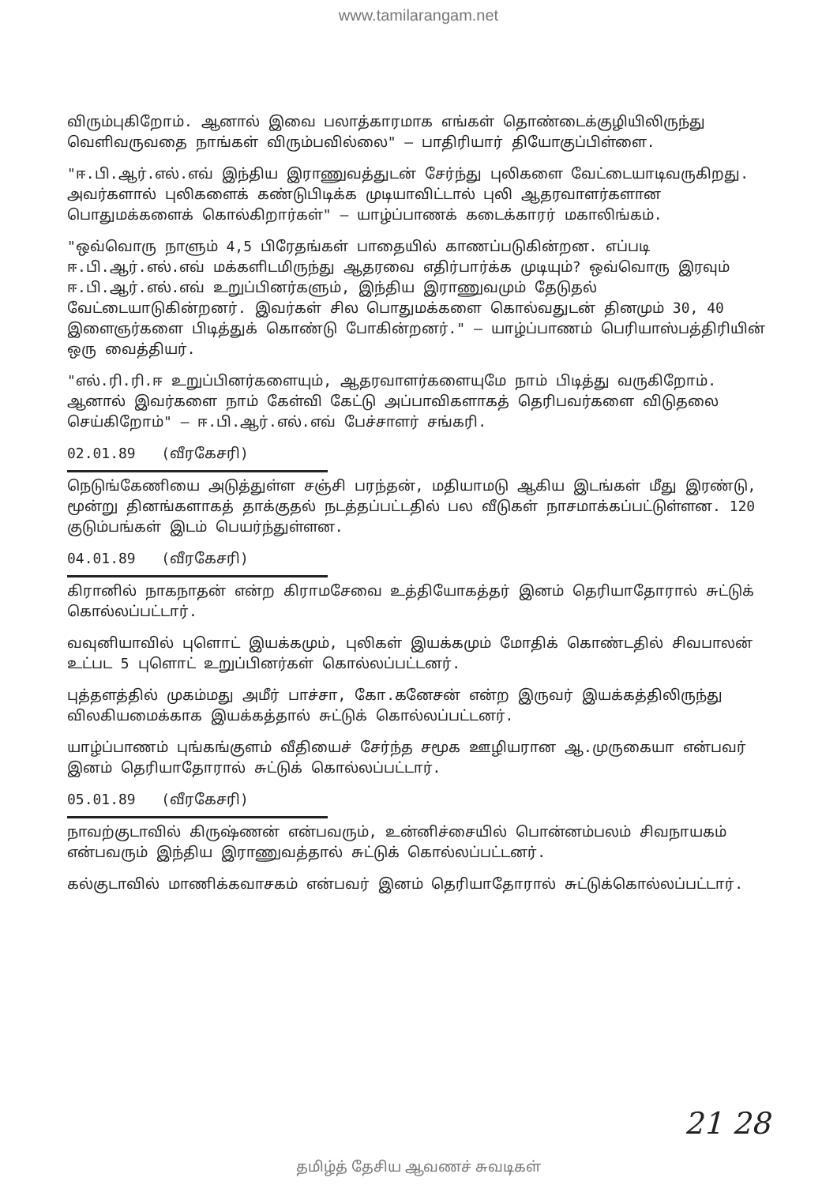www.tamilarangam.net
விரும்புகிறோம். ஆனால் இவை பலாத்காரமாக எங்கள் தொண்டைக்குழியிலிருந்து வெளிவருவதை நாங்கள் விரும்பவில்லை" — பாதிரியார் தியோகுப்பிள்ளை.
"ஈ.பி.ஆர்.எல்.எவ் இந்திய இராணுவத்துடன் சேர்ந்து புலிகளை வேட்டையாடிவருகிறது. அவர்களால் புலிகளைக் கண்டுபிடிக்க முடியாவிட்டால் புலி ஆதரவாளர்களான பொதுமக்களைக் கொல்கிறார்கள்" — யாழ்ப்பாணக் கடைக்காரர் மகாலிங்கம்.
"ஒவ்வொரு நாளும் 4,5 பிரேதங்கள் பாதையில் காணப்படுகின்றன. எப்படி ஈ.பி.ஆர்.எல்.எவ் மக்களிடமிருந்து ஆதரவை எதிர்பார்க்க முடியும்? ஒவ்வொரு இரவும் ஈ.பி.ஆர்.எல்.எவ் உறுப்பினர்களும், இந்திய இராணுவமும் தேடுதல் வேட்டையாடுகின்றனர். இவர்கள் சில பொதுமக்களை கொல்வதுடன் தினமும் 30, 40 இளைஞர்களை பிடித்துக் கொண்டு போகின்றனர்." — யாழ்ப்பாணம் பெரியாஸ்பத்திரியின் ஒரு வைத்தியர்.
"எல்.ரி.ரி.ஈ உறுப்பினர்களையும், ஆதரவாளர்களையுமே நாம் பிடித்து வருகிறோம். ஆனால் இவர்களை நாம் கேள்வி கேட்டு அப்பாவிகளாகத் தெரிபவர்களை விடுதலை செய்கிறோம்" — ஈ.பி.ஆர்.எல்.எவ் பேச்சாளர் சங்கரி.
02.01.89 (வீரகேசரி)
நெடுங்கேணியை அடுத்துள்ள சஞ்சி பரந்தன், மதியாமடு ஆகிய இடங்கள் மீது இரண்டு, மூன்று தினங்களாகத் தாக்குதல் நடத்தப்பட்டதில் பல வீடுகள் நாசமாக்கப்பட்டுள்ளன. 120 குடும்பங்கள் இடம் பெயர்ந்துள்ளன.
04.01.89 (வீரகேசரி)
கிரானில் நாகநாதன் என்ற கிராமசேவை உத்தியோகத்தர் இனம் தெரியாதோரால் சுட்டுக் கொல்லப்பட்டார்.
வவுனியாவில் புளொட் இயக்கமும், புலிகள் இயக்கமும் மோதிக் கொண்டதில் சிவபாலன் உட்பட 5 புளொட் உறுப்பினர்கள் கொல்லப்பட்டனர்.
புத்தளத்தில் முகம்மது அமீர் பாச்சா, கோ.கனேசன் என்ற இருவர் இயக்கத்திலிருந்து விலகியமைக்காக இயக்கத்தால் சுட்டுக் கொல்லப்பட்டனர்.
யாழ்ப்பாணம் புங்கங்குளம் வீதியைச் சேர்ந்த சமூக ஊழியரான ஆ.முருகையா என்பவர் இனம் தெரியாதோரால் சுட்டுக் கொல்லப்பட்டார்.
05.01.89 (வீரகேசரி)
நாவற்குடாவில் கிருஷ்ணன் என்பவரும், உன்னிச்சையில் பொன்னம்பலம் சிவநாயகம் என்பவரும் இந்திய இராணுவத்தால் சுட்டுக் கொல்லப்பட்டனர்.
கல்குடாவில் மாணிக்கவாசகம் என்பவர் இனம் தெரியாதோரால் சுட்டுக்கொல்லப்பட்டார்.
21 28
தமிழ்த் தேசிய ஆவணச் சுவடிகள்